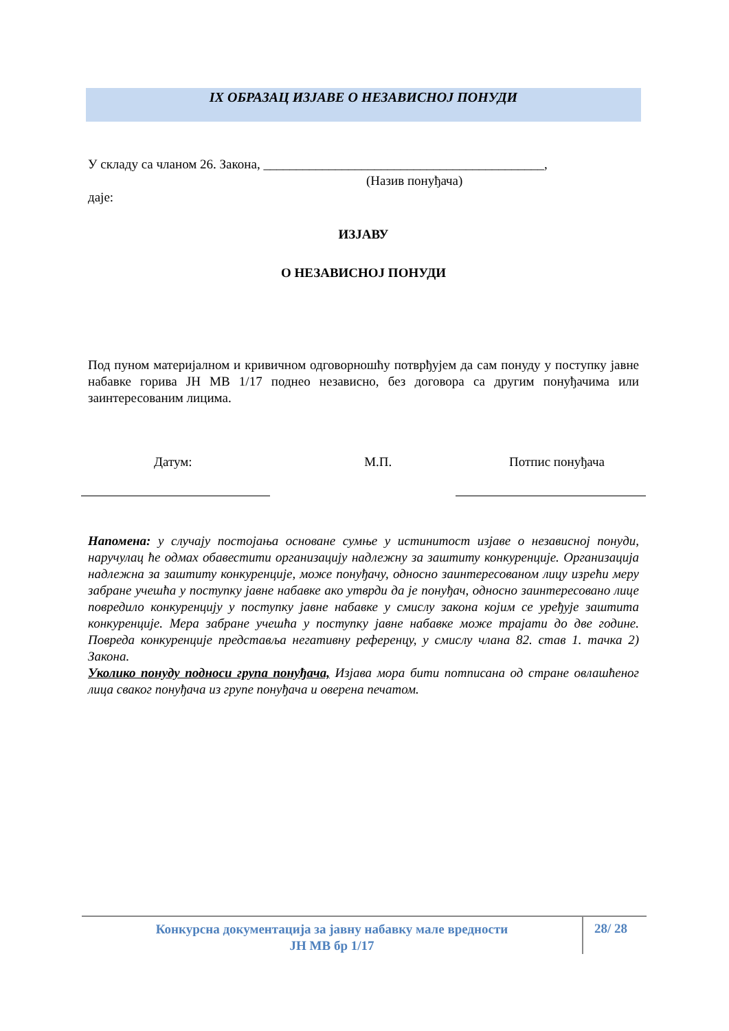IX ОБРАЗАЦ ИЗЈАВЕ О НЕЗАВИСНОЈ ПОНУДИ
У складу са чланом 26. Закона, ___________________________________________,
(Назив понуђача)
даје:
ИЗЈАВУ
О НЕЗАВИСНОЈ ПОНУДИ
Под пуном материјалном и кривичном одговорношћу потврђујем да сам понуду у поступку јавне набавке горива ЈН МВ 1/17 поднео независно, без договора са другим понуђачима или заинтересованим лицима.
Датум: М.П. Потпис понуђача
Напомена: у случају постојања основане сумње у истинитост изјаве о независној понуди, наручулац ће одмах обавестити организацију надлежну за заштиту конкуренције. Организација надлежна за заштиту конкуренције, може понуђачу, односно заинтересованом лицу изрећи меру забране учешћа у поступку јавне набавке ако утврди да је понуђач, односно заинтересовано лице повредило конкуренцију у поступку јавне набавке у смислу закона којим се уређује заштита конкуренције. Мера забране учешћа у поступку јавне набавке може трајати до две године. Повреда конкуренције представља негативну референцу, у смислу члана 82. став 1. тачка 2) Закона.
Уколико понуду подноси група понуђача, Изјава мора бити потписана од стране овлашћеног лица сваког понуђача из групе понуђача и оверена печатом.
Конкурсна документација за јавну набавку мале вредности
ЈН МВ бр 1/17
28/ 28